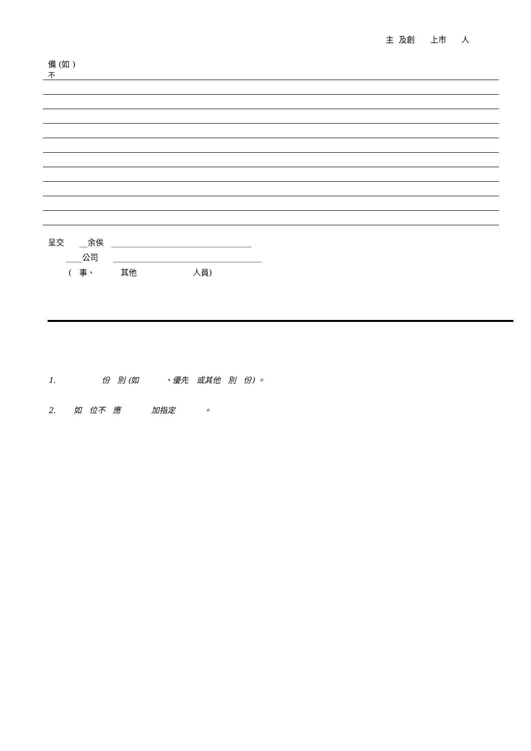主 及創 上市 人
備 (如 )
不
呈交 __余俟 ___________________________________ ____公司 _____________________________________ ( 事、 其他 人員)
1. 份 別 (如 、優先 或其他 別 份) 。 2. 如 位不 應 加指定 。